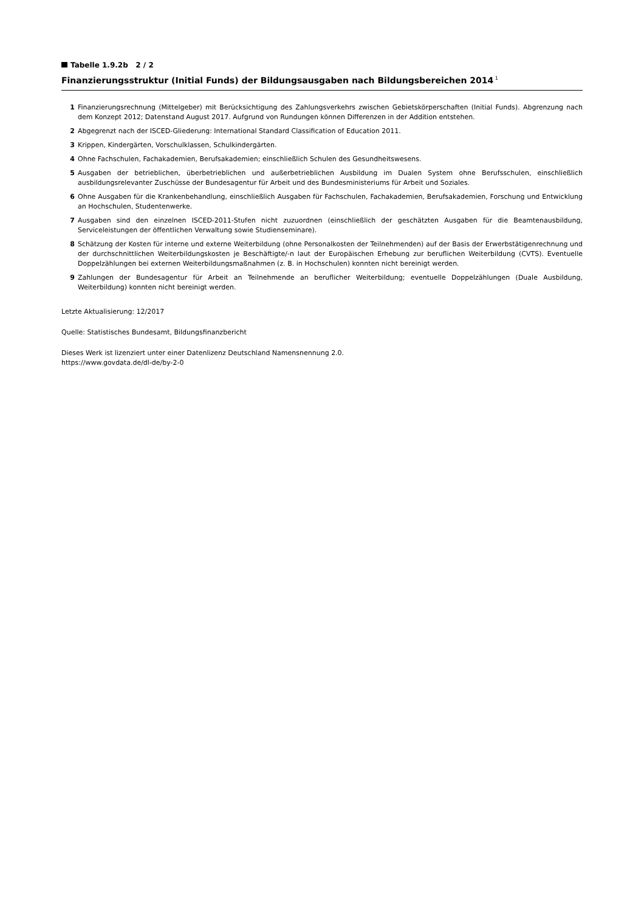Tabelle 1.9.2b 2 / 2
Finanzierungsstruktur (Initial Funds) der Bildungsausgaben nach Bildungsbereichen 2014<sup>1</sup>
1 Finanzierungsrechnung (Mittelgeber) mit Berücksichtigung des Zahlungsverkehrs zwischen Gebietskörperschaften (Initial Funds). Abgrenzung nach dem Konzept 2012; Datenstand August 2017. Aufgrund von Rundungen können Differenzen in der Addition entstehen.
2 Abgegrenzt nach der ISCED-Gliederung: International Standard Classification of Education 2011.
3 Krippen, Kindergärten, Vorschulklassen, Schulkindergärten.
4 Ohne Fachschulen, Fachakademien, Berufsakademien; einschließlich Schulen des Gesundheitswesens.
5 Ausgaben der betrieblichen, überbetrieblichen und außerbetrieblichen Ausbildung im Dualen System ohne Berufsschulen, einschließlich ausbildungsrelevanter Zuschüsse der Bundesagentur für Arbeit und des Bundesministeriums für Arbeit und Soziales.
6 Ohne Ausgaben für die Krankenbehandlung, einschließlich Ausgaben für Fachschulen, Fachakademien, Berufsakademien, Forschung und Entwicklung an Hochschulen, Studentenwerke.
7 Ausgaben sind den einzelnen ISCED-2011-Stufen nicht zuzuordnen (einschließlich der geschätzten Ausgaben für die Beamtenausbildung, Serviceleistungen der öffentlichen Verwaltung sowie Studienseminare).
8 Schätzung der Kosten für interne und externe Weiterbildung (ohne Personalkosten der Teilnehmenden) auf der Basis der Erwerbstätigenrechnung und der durchschnittlichen Weiterbildungskosten je Beschäftigte/-n laut der Europäischen Erhebung zur beruflichen Weiterbildung (CVTS). Eventuelle Doppelzählungen bei externen Weiterbildungsmaßnahmen (z. B. in Hochschulen) konnten nicht bereinigt werden.
9 Zahlungen der Bundesagentur für Arbeit an Teilnehmende an beruflicher Weiterbildung; eventuelle Doppelzählungen (Duale Ausbildung, Weiterbildung) konnten nicht bereinigt werden.
Letzte Aktualisierung: 12/2017
Quelle: Statistisches Bundesamt, Bildungsfinanzbericht
Dieses Werk ist lizenziert unter einer Datenlizenz Deutschland Namensnennung 2.0.
https://www.govdata.de/dl-de/by-2-0